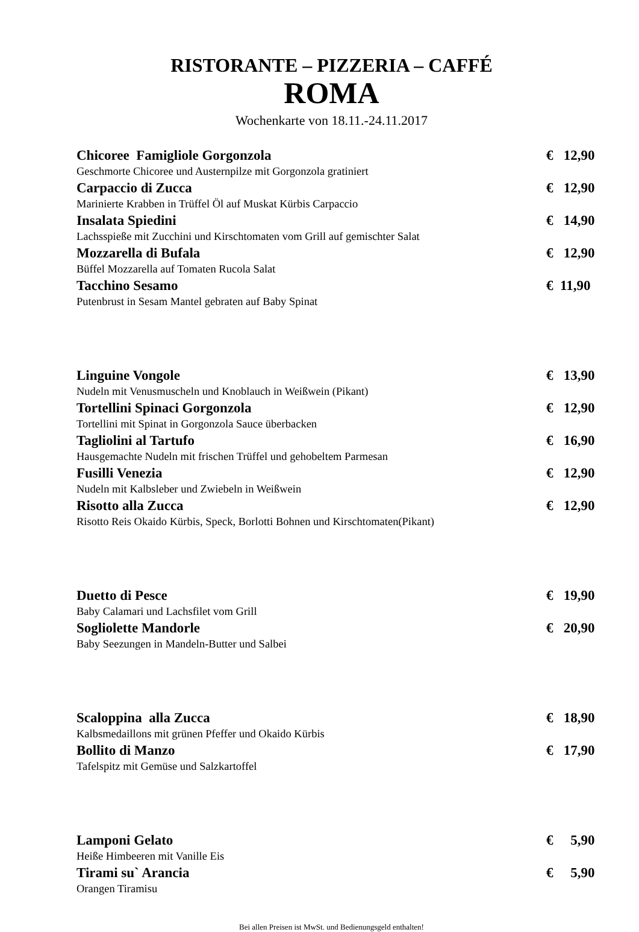RISTORANTE – PIZZERIA – CAFFÉ
ROMA
Wochenkarte von 18.11.-24.11.2017
Chicoree Famigliole Gorgonzola € 12,90
Geschmorte Chicoree und Austernpilze mit Gorgonzola gratiniert
Carpaccio di Zucca € 12,90
Marinierte Krabben in Trüffel Öl auf Muskat Kürbis Carpaccio
Insalata Spiedini € 14,90
Lachsspieße mit Zucchini und Kirschtomaten vom Grill auf gemischter Salat
Mozzarella di Bufala € 12,90
Büffel Mozzarella auf Tomaten Rucola Salat
Tacchino Sesamo € 11,90
Putenbrust in Sesam Mantel gebraten auf Baby Spinat
Linguine Vongole € 13,90
Nudeln mit Venusmuscheln und Knoblauch in Weißwein (Pikant)
Tortellini Spinaci Gorgonzola € 12,90
Tortellini mit Spinat in Gorgonzola Sauce überbacken
Tagliolini al Tartufo € 16,90
Hausgemachte Nudeln mit frischen Trüffel und gehobeltem Parmesan
Fusilli Venezia € 12,90
Nudeln mit Kalbsleber und Zwiebeln in Weißwein
Risotto alla Zucca € 12,90
Risotto Reis Okaido Kürbis, Speck, Borlotti Bohnen und Kirschtomaten(Pikant)
Duetto di Pesce € 19,90
Baby Calamari und Lachsfilet vom Grill
Sogliolette Mandorle € 20,90
Baby Seezungen in Mandeln-Butter und Salbei
Scaloppina alla Zucca € 18,90
Kalbsmedaillons mit grünen Pfeffer und Okaido Kürbis
Bollito di Manzo € 17,90
Tafelspitz mit Gemüse und Salzkartoffel
Lamponi Gelato € 5,90
Heiße Himbeeren mit Vanille Eis
Tirami su` Arancia € 5,90
Orangen Tiramisu
Bei allen Preisen ist MwSt. und Bedienungsgeld enthalten!